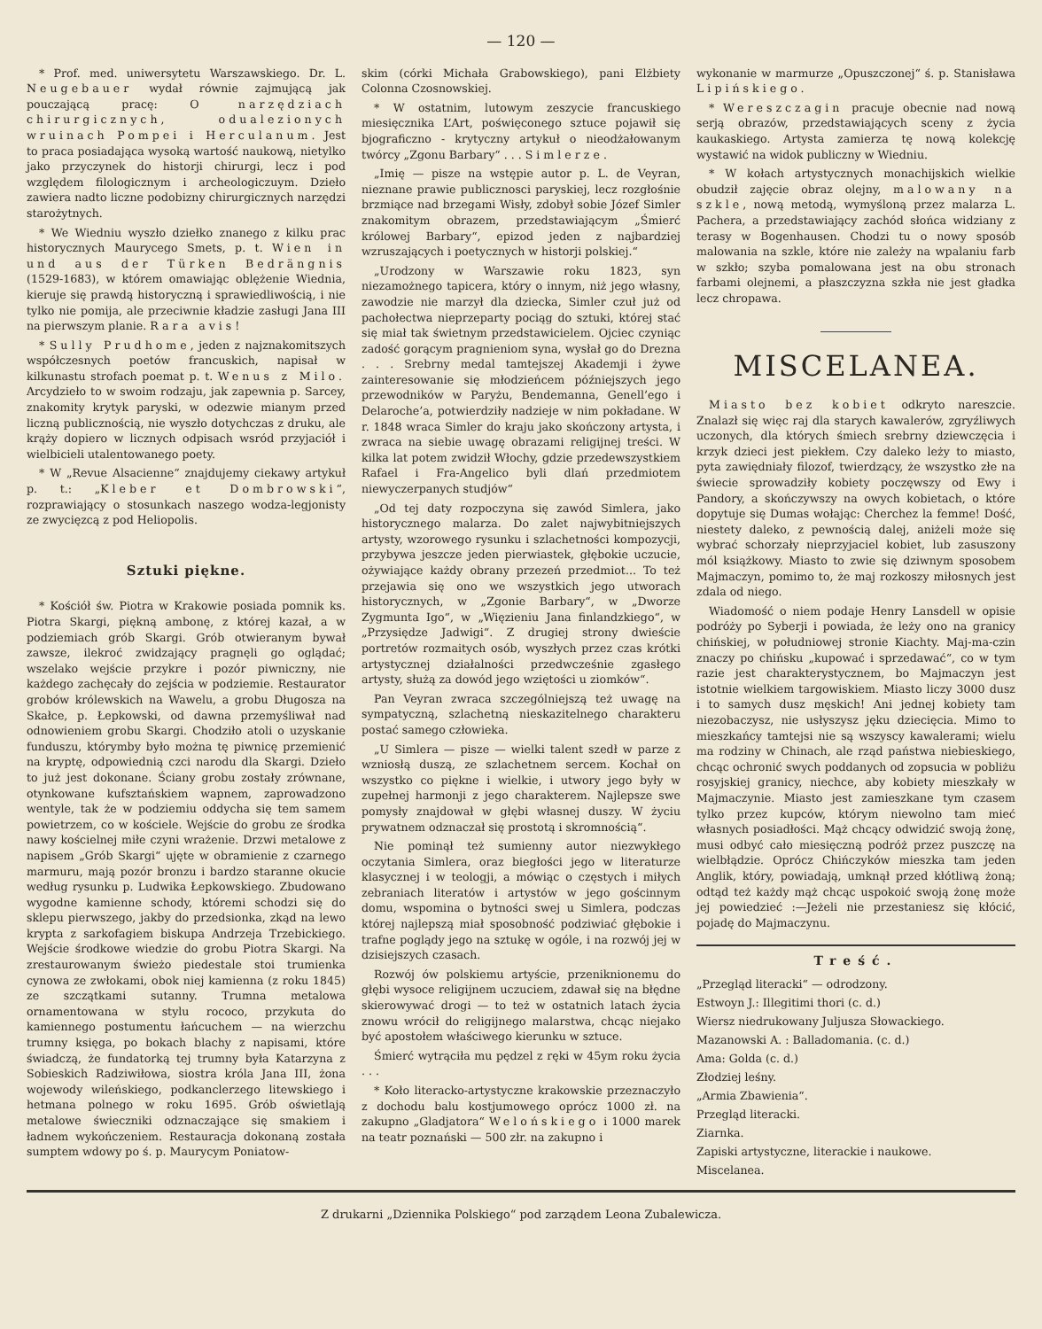— 120 —
* Prof. med. uniwersytetu Warszawskiego. Dr. L. Neugebauer wydał równie zajmującą jak pouczającą pracę: O narzędziach chirurgicznych, odualezionych wruinach Pompei i Herculanum. Jest to praca posiadająca wysoką wartość naukową, nietylko jako przyczynek do historji chirurgi, lecz i pod względem filologicznym i archeologiczuym. Dzieło zawiera nadto liczne podobizny chirurgicznych narzędzi starożytnych.
* We Wiedniu wyszło dziełko znanego z kilku prac historycznych Maurycego Smets, p. t. Wien in und aus der Türken Bedrängnis (1529-1683), w którem omawiając oblężenie Wiednia, kieruje się prawdą historyczną i sprawiedliwością, i nie tylko nie pomija, ale przeciwnie kładzie zasługi Jana III na pierwszym planie. Rara avis!
* Sully Prudhome, jeden z najznakomitszych współczesnych poetów francuskich, napisał w kilkunastu strofach poemat p. t. Wenus z Milo. Arcydzieło to w swoim rodzaju, jak zapewnia p. Sarcey, znakomity krytyk paryski, w odezwie mianym przed liczną publicznością, nie wyszło dotychczas z druku, ale krąży dopiero w licznych odpisach wsród przyjaciół i wielbicieli utalentowanego poety.
* W „Revue Alsacienne“ znajdujemy ciekawy artykuł p. t.: „Kleber et Dombrowski“, rozprawiający o stosunkach naszego wodza-legjonisty ze zwycięzcą z pod Heliopolis.
Sztuki piękne.
* Kościół św. Piotra w Krakowie posiada pomnik ks. Piotra Skargi, piękną ambonę, z której kazał, a w podziemiach grób Skargi. Grób otwieranym bywał zawsze, ilekroć zwidzający pragnęli go oglądać; wszelako wejście przykre i pozór piwniczny, nie każdego zachęcały do zejścia w podziemie. Restaurator grobów królewskich na Wawelu, a grobu Długosza na Skałce, p. Łepkowski, od dawna przemyśliwał nad odnowieniem grobu Skargi. Chodziło atoli o uzyskanie funduszu, którymby było można tę piwnicę przemienić na kryptę, odpowiednią czci narodu dla Skargi. Dzieło to już jest dokonane. Ściany grobu zostały zrównane, otynkowane kufsztańskiem wapnem, zaprowadzono wentyle, tak że w podziemiu oddycha się tem samem powietrzem, co w kościele. Wejście do grobu ze środka nawy kościelnej miłe czyni wrażenie. Drzwi metalowe z napisem „Grób Skargi“ ujęte w obramienie z czarnego marmuru, mają pozór bronzu i bardzo staranne okucie według rysunku p. Ludwika Łepkowskiego. Zbudowano wygodne kamienne schody, któremi schodzi się do sklepu pierwszego, jakby do przedsionka, zkąd na lewo krypta z sarkofagiem biskupa Andrzeja Trzebickiego. Wejście środkowe wiedzie do grobu Piotra Skargi. Na zrestaurowanym świeżo piedestale stoi trumienka cynowa ze zwłokami, obok niej kamienna (z roku 1845) ze szczątkami sutanny. Trumna metalowa ornamentowana w stylu rococo, przykuta do kamiennego postumentu łańcuchem — na wierzchu trumny księga, po bokach blachy z napisami, które świadczą, że fundatorką tej trumny była Katarzyna z Sobieskich Radziwiłowa, siostra króla Jana III, żona wojewody wileńskiego, podkanclerzego litewskiego i hetmana polnego w roku 1695. Grób oświetlają metalowe świeczniki odznaczające się smakiem i ładnem wykończeniem. Restauracja dokonaną została sumptem wdowy po ś. p. Maurycym Poniatow-
skim (córki Michała Grabowskiego), pani Elżbiety Colonna Czosnowskiej.
* W ostatnim, lutowym zeszycie francuskiego miesięcznika L’Art, poświęconego sztuce pojawił się bjograficzno - krytyczny artykuł o nieodżałowanym twórcy „Zgonu Barbary“ . . . Simlerze.
„Imię — pisze na wstępie autor p. L. de Veyran, nieznane prawie publicznosci paryskiej, lecz rozgłośnie brzmiące nad brzegami Wisły, zdobył sobie Józef Simler znakomitym obrazem, przedstawiającym „Śmierć królowej Barbary“, epizod jeden z najbardziej wzruszających i poetycznych w historji polskiej.“
„Urodzony w Warszawie roku 1823, syn niezamożnego tapicera, który o innym, niż jego własny, zawodzie nie marzył dla dziecka, Simler czuł już od pachołectwa nieprzeparty pociąg do sztuki, której stać się miał tak świetnym przedstawicielem. Ojciec czyniąc zadość gorącym pragnieniom syna, wysłał go do Drezna . . . Srebrny medal tamtejszej Akademji i żywe zainteresowanie się młodzieńcem późniejszych jego przewodników w Paryżu, Bendemanna, Genell’ego i Delaroche’a, potwierdziły nadzieje w nim pokładane. W r. 1848 wraca Simler do kraju jako skończony artysta, i zwraca na siebie uwagę obrazami religijnej treści. W kilka lat potem zwidził Włochy, gdzie przedewszystkiem Rafael i Fra-Angelico byli dlań przedmiotem niewyczerpanych studjów“
„Od tej daty rozpoczyna się zawód Simlera, jako historycznego malarza. Do zalet najwybitniejszych artysty, wzorowego rysunku i szlachetności kompozycji, przybywa jeszcze jeden pierwiastek, głębokie uczucie, ożywiające każdy obrany przezeń przedmiot... To też przejawia się ono we wszystkich jego utworach historycznych, w „Zgonie Barbary“, w „Dworze Zygmunta Igo“, w „Więzieniu Jana finlandzkiego“, w „Przysiędze Jadwigi“. Z drugiej strony dwieście portretów rozmaitych osób, wyszłych przez czas krótki artystycznej działalności przedwcześnie zgasłego artysty, służą za dowód jego wziętości u ziomków“.
Pan Veyran zwraca szczególniejszą też uwagę na sympatyczną, szlachetną nieskazitelnego charakteru postać samego człowieka.
„U Simlera — pisze — wielki talent szedł w parze z wzniosłą duszą, ze szlachetnem sercem. Kochał on wszystko co piękne i wielkie, i utwory jego były w zupełnej harmonji z jego charakterem. Najlepsze swe pomysły znajdował w głębi własnej duszy. W życiu prywatnem odznaczał się prostotą i skromnością“.
Nie pominął też sumienny autor niezwykłego oczytania Simlera, oraz biegłości jego w literaturze klasycznej i w teologji, a mówiąc o częstych i miłych zebraniach literatów i artystów w jego gościnnym domu, wspomina o bytności swej u Simlera, podczas której najlepszą miał sposobność podziwiać głębokie i trafne poglądy jego na sztukę w ogóle, i na rozwój jej w dzisiejszych czasach.
Rozwój ów polskiemu artyście, przeniknionemu do głębi wysoce religijnem uczuciem, zdawał się na błędne skierowywać drogi — to też w ostatnich latach życia znowu wrócił do religijnego malarstwa, chcąc niejako być apostołem właściwego kierunku w sztuce.
Śmierć wytrąciła mu pędzel z ręki w 45ym roku życia . . .
* Koło literacko-artystyczne krakowskie przeznaczyło z dochodu balu kostjumowego oprócz 1000 zł. na zakupno „Gladjatora“ Welońskiego i 1000 marek na teatr poznański — 500 złr. na zakupno i
wykonanie w marmurze „Opuszczonej“ ś. p. Stanisława Lipińskiego.
* Wereszczagin pracuje obecnie nad nową serją obrazów, przedstawiających sceny z życia kaukaskiego. Artysta zamierza tę nową kolekcję wystawić na widok publiczny w Wiedniu.
* W kołach artystycznych monachijskich wielkie obudził zajęcie obraz olejny, malowany na szkle, nową metodą, wymyśloną przez malarza L. Pachera, a przedstawiający zachód słońca widziany z terasy w Bogenhausen. Chodzi tu o nowy sposób malowania na szkle, które nie zależy na wpalaniu farb w szkło; szyba pomalowana jest na obu stronach farbami olejnemi, a płaszczyzna szkła nie jest gładka lecz chropawa.
MISCELANEA.
Miasto bez kobiet odkryto nareszcie. Znalazł się więc raj dla starych kawalerów, zgryźliwych uczonych, dla których śmiech srebrny dziewczęcia i krzyk dzieci jest piekłem. Czy daleko leży to miasto, pyta zawiędniały filozof, twierdzący, że wszystko złe na świecie sprowadziły kobiety poczęwszy od Ewy i Pandory, a skończywszy na owych kobietach, o które dopytuje się Dumas wołając: Cherchez la femme! Dość, niestety daleko, z pewnością dalej, aniżeli może się wybrać schorzały nieprzyjaciel kobiet, lub zasuszony mól książkowy. Miasto to zwie się dziwnym sposobem Majmaczyn, pomimo to, że maj rozkoszy miłosnych jest zdala od niego.
Wiadomość o niem podaje Henry Lansdell w opisie podróży po Syberji i powiada, że leży ono na granicy chińskiej, w południowej stronie Kiachty. Maj-ma-czin znaczy po chińsku „kupować i sprzedawać“, co w tym razie jest charakterystycznem, bo Majmaczyn jest istotnie wielkiem targowiskiem. Miasto liczy 3000 dusz i to samych dusz męskich! Ani jednej kobiety tam niezobaczysz, nie usłyszysz jęku dziecięcia. Mimo to mieszkańcy tamtejsi nie są wszyscy kawalerami; wielu ma rodziny w Chinach, ale rząd państwa niebieskiego, chcąc ochronić swych poddanych od zopsucia w pobliżu rosyjskiej granicy, niechce, aby kobiety mieszkały w Majmaczynie. Miasto jest zamieszkane tym czasem tylko przez kupców, którym niewolno tam mieć własnych posiadłości. Mąż chcący odwidzić swoją żonę, musi odbyć cało miesięczną podróż przez puszczę na wielbłądzie. Oprócz Chińczyków mieszka tam jeden Anglik, który, powiadają, umknął przed kłótliwą żoną; odtąd też każdy mąż chcąc uspokoić swoją żonę może jej powiedzieć :—Jeżeli nie przestaniesz się kłócić, pojadę do Majmaczynu.
Treść.
„Przegląd literacki“ — odrodzony.
Estwoyn J.: Illegitimi thori (c. d.)
Wiersz niedrukowany Juljusza Słowackiego.
Mazanowski A. : Balladomania. (c. d.)
Ama: Golda (c. d.)
Złodziej leśny.
„Armia Zbawienia“.
Przegląd literacki.
Ziarnka.
Zapiski artystyczne, literackie i naukowe.
Miscelanea.
Z drukarni „Dziennika Polskiego“ pod zarządem Leona Zubalewicza.